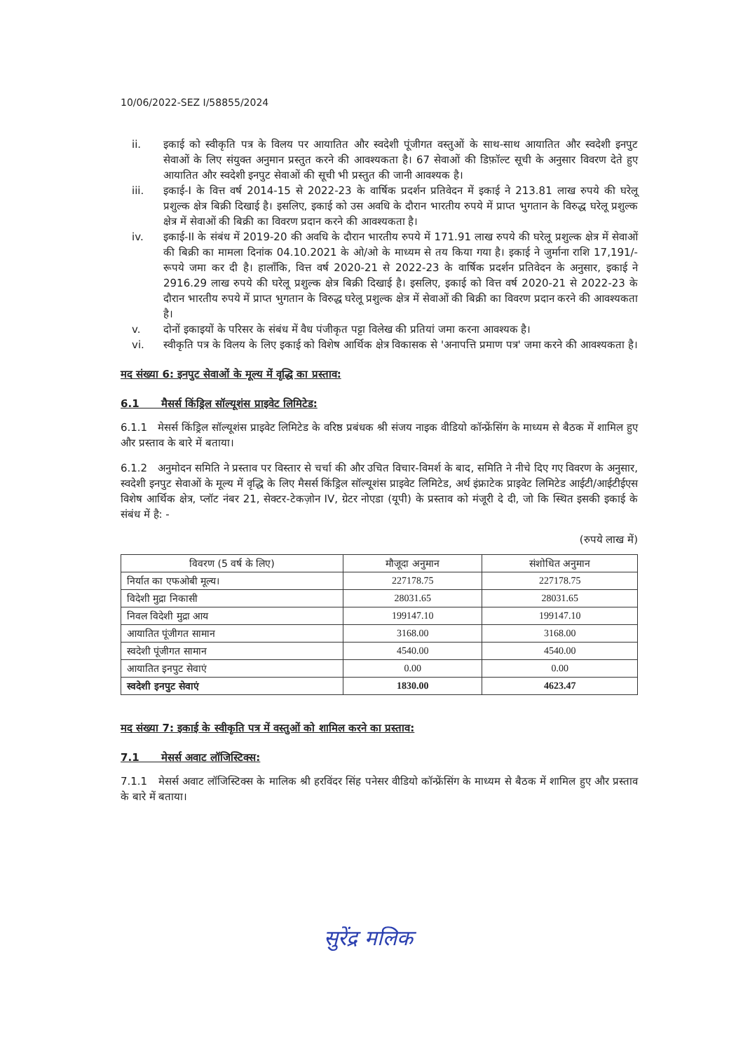10/06/2022-SEZ I/58855/2024
ii. इकाई को स्वीकृति पत्र के विलय पर आयातित और स्वदेशी पूंजीगत वस्तुओं के साथ-साथ आयातित और स्वदेशी इनपुट सेवाओं के लिए संयुक्त अनुमान प्रस्तुत करने की आवश्यकता है। 67 सेवाओं की डिफ़ॉल्ट सूची के अनुसार विवरण देते हुए आयातित और स्वदेशी इनपुट सेवाओं की सूची भी प्रस्तुत की जानी आवश्यक है।
iii. इकाई-I के वित्त वर्ष 2014-15 से 2022-23 के वार्षिक प्रदर्शन प्रतिवेदन में इकाई ने 213.81 लाख रुपये की घरेलू प्रशुल्क क्षेत्र बिक्री दिखाई है। इसलिए, इकाई को उस अवधि के दौरान भारतीय रुपये में प्राप्त भुगतान के विरुद्ध घरेलू प्रशुल्क क्षेत्र में सेवाओं की बिक्री का विवरण प्रदान करने की आवश्यकता है।
iv. इकाई-II के संबंध में 2019-20 की अवधि के दौरान भारतीय रुपये में 171.91 लाख रुपये की घरेलू प्रशुल्क क्षेत्र में सेवाओं की बिक्री का मामला दिनांक 04.10.2021 के ओ/ओ के माध्यम से तय किया गया है। इकाई ने जुर्माना राशि 17,191/- रूपये जमा कर दी है। हालाँकि, वित्त वर्ष 2020-21 से 2022-23 के वार्षिक प्रदर्शन प्रतिवेदन के अनुसार, इकाई ने 2916.29 लाख रुपये की घरेलू प्रशुल्क क्षेत्र बिक्री दिखाई है। इसलिए, इकाई को वित्त वर्ष 2020-21 से 2022-23 के दौरान भारतीय रुपये में प्राप्त भुगतान के विरुद्ध घरेलू प्रशुल्क क्षेत्र में सेवाओं की बिक्री का विवरण प्रदान करने की आवश्यकता है।
v. दोनों इकाइयों के परिसर के संबंध में वैध पंजीकृत पट्टा विलेख की प्रतियां जमा करना आवश्यक है।
vi. स्वीकृति पत्र के विलय के लिए इकाई को विशेष आर्थिक क्षेत्र विकासक से 'अनापत्ति प्रमाण पत्र' जमा करने की आवश्यकता है।
मद संख्या 6: इनपुट सेवाओं के मूल्य में वृद्धि का प्रस्ताव:
6.1 मैसर्स किंड्रिल सॉल्यूशंस प्राइवेट लिमिटेड:
6.1.1 मेसर्स किंड्रिल सॉल्यूशंस प्राइवेट लिमिटेड के वरिष्ठ प्रबंधक श्री संजय नाइक वीडियो कॉन्फ्रेंसिंग के माध्यम से बैठक में शामिल हुए और प्रस्ताव के बारे में बताया।
6.1.2 अनुमोदन समिति ने प्रस्ताव पर विस्तार से चर्चा की और उचित विचार-विमर्श के बाद, समिति ने नीचे दिए गए विवरण के अनुसार, स्वदेशी इनपुट सेवाओं के मूल्य में वृद्धि के लिए मैसर्स किंड्रिल सॉल्यूशंस प्राइवेट लिमिटेड, अर्थ इंफ्राटेक प्राइवेट लिमिटेड आईटी/आईटीईएस विशेष आर्थिक क्षेत्र, प्लॉट नंबर 21, सेक्टर-टेकज़ोन IV, ग्रेटर नोएडा (यूपी) के प्रस्ताव को मंजूरी दे दी, जो कि स्थित इसकी इकाई के संबंध में है: -
(रुपये लाख में)
| विवरण (5 वर्ष के लिए) | मौजूदा अनुमान | संशोधित अनुमान |
| --- | --- | --- |
| निर्यात का एफओबी मूल्य। | 227178.75 | 227178.75 |
| विदेशी मुद्रा निकासी | 28031.65 | 28031.65 |
| निवल विदेशी मुद्रा आय | 199147.10 | 199147.10 |
| आयातित पूंजीगत सामान | 3168.00 | 3168.00 |
| स्वदेशी पूंजीगत सामान | 4540.00 | 4540.00 |
| आयातित इनपुट सेवाएं | 0.00 | 0.00 |
| स्वदेशी इनपुट सेवाएं | 1830.00 | 4623.47 |
मद संख्या 7: इकाई के स्वीकृति पत्र में वस्तुओं को शामिल करने का प्रस्ताव:
7.1 मेसर्स अवाट लॉजिस्टिक्स:
7.1.1 मेसर्स अवाट लॉजिस्टिक्स के मालिक श्री हरविंदर सिंह पनेसर वीडियो कॉन्फ्रेंसिंग के माध्यम से बैठक में शामिल हुए और प्रस्ताव के बारे में बताया।
सुरेंद्र मलिक